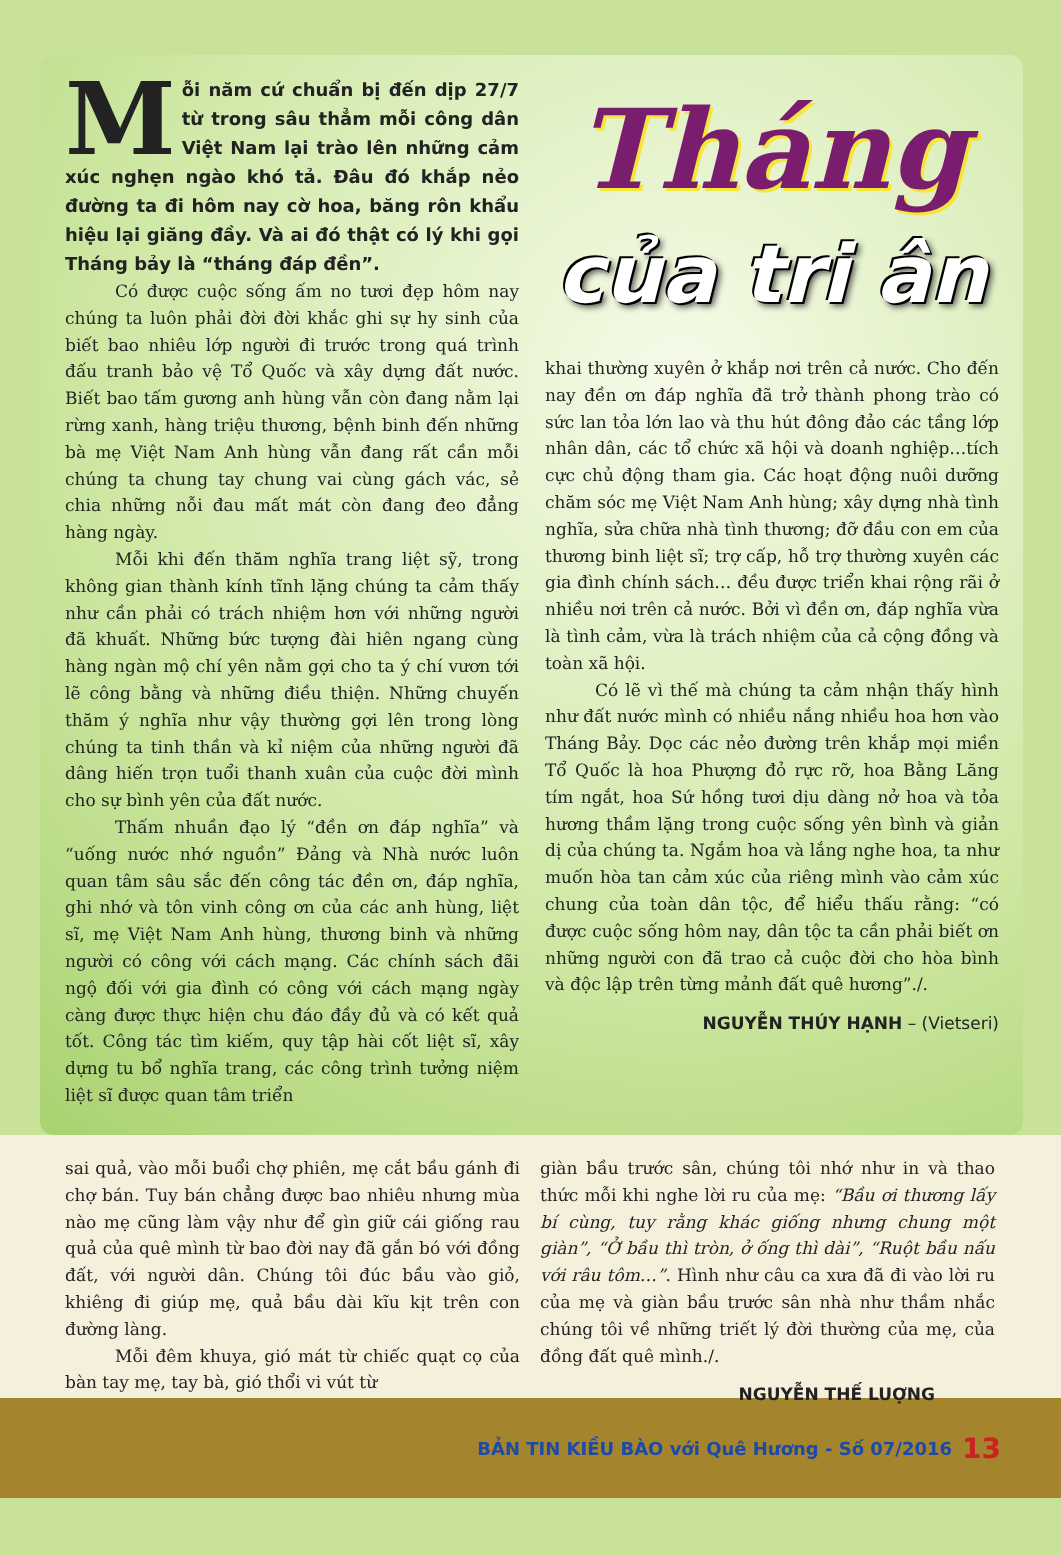Mỗi năm cứ chuẩn bị đến dịp 27/7 từ trong sâu thẳm mỗi công dân Việt Nam lại trào lên những cảm xúc nghẹn ngào khó tả. Đâu đó khắp nẻo đường ta đi hôm nay cờ hoa, băng rôn khẩu hiệu lại giăng đầy. Và ai đó thật có lý khi gọi Tháng bảy là “tháng đáp đền”.
Có được cuộc sống ấm no tươi đẹp hôm nay chúng ta luôn phải đời đời khắc ghi sự hy sinh của biết bao nhiêu lớp người đi trước trong quá trình đấu tranh bảo vệ Tổ Quốc và xây dựng đất nước. Biết bao tấm gương anh hùng vẫn còn đang nằm lại rừng xanh, hàng triệu thương, bệnh binh đến những bà mẹ Việt Nam Anh hùng vẫn đang rất cần mỗi chúng ta chung tay chung vai cùng gách vác, sẻ chia những nỗi đau mất mát còn đang đeo đẳng hàng ngày.
Mỗi khi đến thăm nghĩa trang liệt sỹ, trong không gian thành kính tĩnh lặng chúng ta cảm thấy như cần phải có trách nhiệm hơn với những người đã khuất. Những bức tượng đài hiên ngang cùng hàng ngàn mộ chí yên nằm gợi cho ta ý chí vươn tới lẽ công bằng và những điều thiện. Những chuyến thăm ý nghĩa như vậy thường gợi lên trong lòng chúng ta tinh thần và kỉ niệm của những người đã dâng hiến trọn tuổi thanh xuân của cuộc đời mình cho sự bình yên của đất nước.
Thấm nhuần đạo lý “đền ơn đáp nghĩa” và “uống nước nhớ nguồn” Đảng và Nhà nước luôn quan tâm sâu sắc đến công tác đền ơn, đáp nghĩa, ghi nhớ và tôn vinh công ơn của các anh hùng, liệt sĩ, mẹ Việt Nam Anh hùng, thương binh và những người có công với cách mạng. Các chính sách đãi ngộ đối với gia đình có công với cách mạng ngày càng được thực hiện chu đáo đầy đủ và có kết quả tốt. Công tác tìm kiếm, quy tập hài cốt liệt sĩ, xây dựng tu bổ nghĩa trang, các công trình tưởng niệm liệt sĩ được quan tâm triển
Tháng
của tri ân
khai thường xuyên ở khắp nơi trên cả nước. Cho đến nay đền ơn đáp nghĩa đã trở thành phong trào có sức lan tỏa lớn lao và thu hút đông đảo các tầng lớp nhân dân, các tổ chức xã hội và doanh nghiệp…tích cực chủ động tham gia. Các hoạt động nuôi dưỡng chăm sóc mẹ Việt Nam Anh hùng; xây dựng nhà tình nghĩa, sửa chữa nhà tình thương; đỡ đầu con em của thương binh liệt sĩ; trợ cấp, hỗ trợ thường xuyên các gia đình chính sách… đều được triển khai rộng rãi ở nhiều nơi trên cả nước. Bởi vì đền ơn, đáp nghĩa vừa là tình cảm, vừa là trách nhiệm của cả cộng đồng và toàn xã hội.
Có lẽ vì thế mà chúng ta cảm nhận thấy hình như đất nước mình có nhiều nắng nhiều hoa hơn vào Tháng Bảy. Dọc các nẻo đường trên khắp mọi miền Tổ Quốc là hoa Phượng đỏ rực rỡ, hoa Bằng Lăng tím ngắt, hoa Sứ hồng tươi dịu dàng nở hoa và tỏa hương thầm lặng trong cuộc sống yên bình và giản dị của chúng ta. Ngắm hoa và lắng nghe hoa, ta như muốn hòa tan cảm xúc của riêng mình vào cảm xúc chung của toàn dân tộc, để hiểu thấu rằng: “có được cuộc sống hôm nay, dân tộc ta cần phải biết ơn những người con đã trao cả cuộc đời cho hòa bình và độc lập trên từng mảnh đất quê hương”./.
NGUYỄN THÚY HẠNH – (Vietseri)
sai quả, vào mỗi buổi chợ phiên, mẹ cắt bầu gánh đi chợ bán. Tuy bán chẳng được bao nhiêu nhưng mùa nào mẹ cũng làm vậy như để gìn giữ cái giống rau quả của quê mình từ bao đời nay đã gắn bó với đồng đất, với người dân. Chúng tôi đúc bầu vào giỏ, khiêng đi giúp mẹ, quả bầu dài kĩu kịt trên con đường làng.
Mỗi đêm khuya, gió mát từ chiếc quạt cọ của bàn tay mẹ, tay bà, gió thổi vi vút từ
giàn bầu trước sân, chúng tôi nhớ như in và thao thức mỗi khi nghe lời ru của mẹ: “Bầu ơi thương lấy bí cùng, tuy rằng khác giống nhưng chung một giàn”, “Ở bầu thì tròn, ở ống thì dài”, “Ruột bầu nấu với râu tôm…”. Hình như câu ca xưa đã đi vào lời ru của mẹ và giàn bầu trước sân nhà như thầm nhắc chúng tôi về những triết lý đời thường của mẹ, của đồng đất quê mình./.
NGUYỄN THẾ LUỢNG
BẢN TIN KIỀU BÀO với Quê Hương - Số 07/2016 13